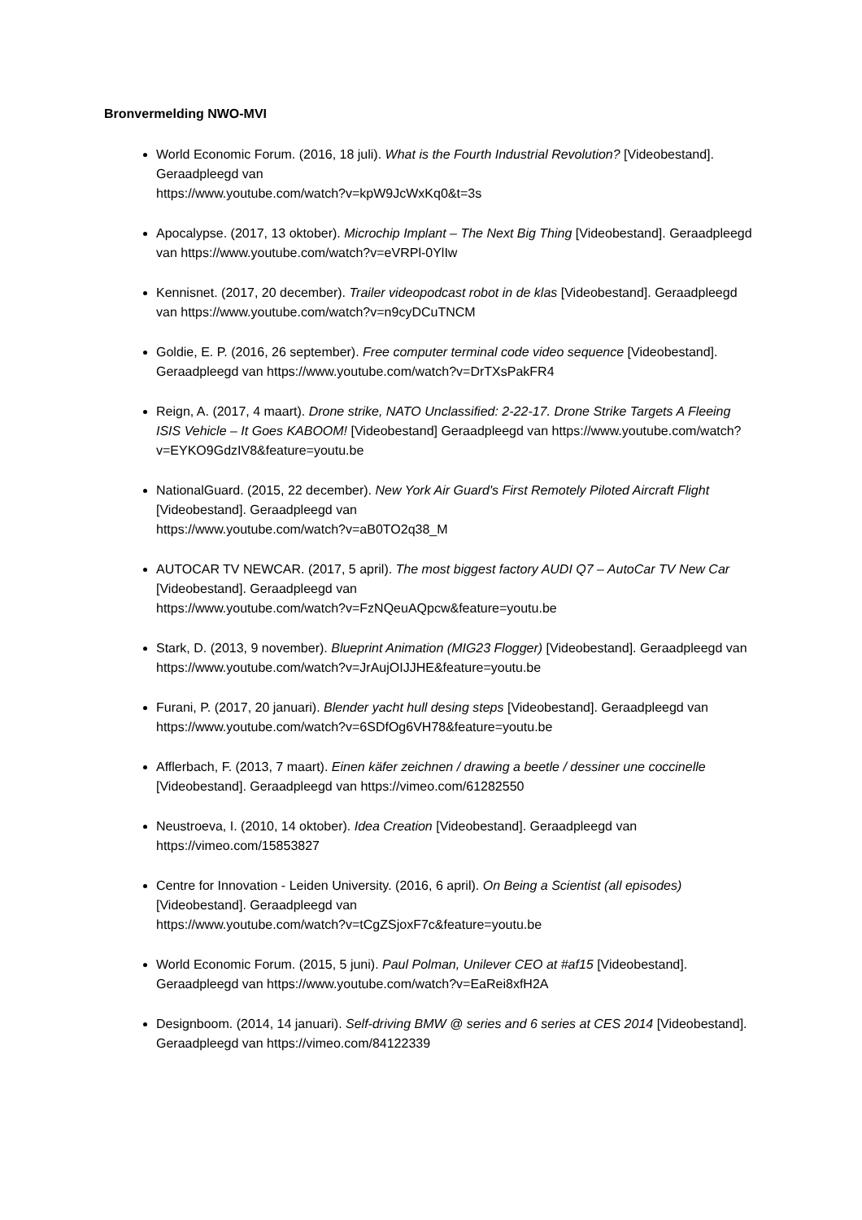Bronvermelding NWO-MVI
World Economic Forum. (2016, 18 juli). What is the Fourth Industrial Revolution? [Videobestand]. Geraadpleegd van
https://www.youtube.com/watch?v=kpW9JcWxKq0&t=3s
Apocalypse. (2017, 13 oktober). Microchip Implant – The Next Big Thing [Videobestand]. Geraadpleegd van https://www.youtube.com/watch?v=eVRPl-0YlIw
Kennisnet. (2017, 20 december). Trailer videopodcast robot in de klas [Videobestand]. Geraadpleegd van https://www.youtube.com/watch?v=n9cyDCuTNCM
Goldie, E. P. (2016, 26 september). Free computer terminal code video sequence [Videobestand]. Geraadpleegd van https://www.youtube.com/watch?v=DrTXsPakFR4
Reign, A. (2017, 4 maart). Drone strike, NATO Unclassified: 2-22-17. Drone Strike Targets A Fleeing ISIS Vehicle – It Goes KABOOM! [Videobestand] Geraadpleegd van https://www.youtube.com/watch?v=EYKO9GdzIV8&feature=youtu.be
NationalGuard. (2015, 22 december). New York Air Guard's First Remotely Piloted Aircraft Flight [Videobestand]. Geraadpleegd van
https://www.youtube.com/watch?v=aB0TO2q38_M
AUTOCAR TV NEWCAR. (2017, 5 april). The most biggest factory AUDI Q7 – AutoCar TV New Car [Videobestand]. Geraadpleegd van
https://www.youtube.com/watch?v=FzNQeuAQpcw&feature=youtu.be
Stark, D. (2013, 9 november). Blueprint Animation (MIG23 Flogger) [Videobestand]. Geraadpleegd van https://www.youtube.com/watch?v=JrAujOIJJHE&feature=youtu.be
Furani, P. (2017, 20 januari). Blender yacht hull desing steps [Videobestand]. Geraadpleegd van https://www.youtube.com/watch?v=6SDfOg6VH78&feature=youtu.be
Afflerbach, F. (2013, 7 maart). Einen käfer zeichnen / drawing a beetle / dessiner une coccinelle [Videobestand]. Geraadpleegd van https://vimeo.com/61282550
Neustroeva, I. (2010, 14 oktober). Idea Creation [Videobestand]. Geraadpleegd van https://vimeo.com/15853827
Centre for Innovation - Leiden University. (2016, 6 april). On Being a Scientist (all episodes) [Videobestand]. Geraadpleegd van
https://www.youtube.com/watch?v=tCgZSjoxF7c&feature=youtu.be
World Economic Forum. (2015, 5 juni). Paul Polman, Unilever CEO at #af15 [Videobestand]. Geraadpleegd van https://www.youtube.com/watch?v=EaRei8xfH2A
Designboom. (2014, 14 januari). Self-driving BMW @ series and 6 series at CES 2014 [Videobestand]. Geraadpleegd van https://vimeo.com/84122339